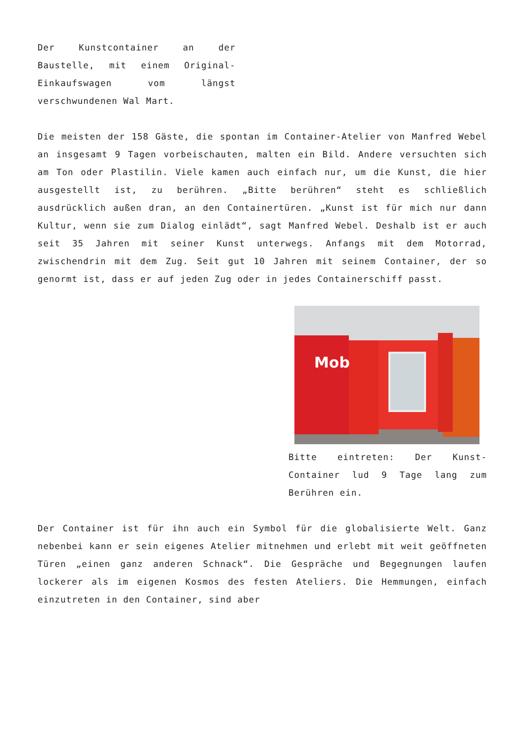Der Kunstcontainer an der Baustelle, mit einem Original-Einkaufswagen vom längst verschwundenen Wal Mart.
Die meisten der 158 Gäste, die spontan im Container-Atelier von Manfred Webel an insgesamt 9 Tagen vorbeischauten, malten ein Bild. Andere versuchten sich am Ton oder Plastilin. Viele kamen auch einfach nur, um die Kunst, die hier ausgestellt ist, zu berühren. „Bitte berühren“ steht es schließlich ausdrücklich außen dran, an den Containertüren. „Kunst ist für mich nur dann Kultur, wenn sie zum Dialog einlädt“, sagt Manfred Webel. Deshalb ist er auch seit 35 Jahren mit seiner Kunst unterwegs. Anfangs mit dem Motorrad, zwischendrin mit dem Zug. Seit gut 10 Jahren mit seinem Container, der so genormt ist, dass er auf jeden Zug oder in jedes Containerschiff passt.
Mob
Bitte eintreten: Der Kunst-Container lud 9 Tage lang zum Berühren ein.
Der Container ist für ihn auch ein Symbol für die globalisierte Welt. Ganz nebenbei kann er sein eigenes Atelier mitnehmen und erlebt mit weit geöffneten Türen „einen ganz anderen Schnack“. Die Gespräche und Begegnungen laufen lockerer als im eigenen Kosmos des festen Ateliers. Die Hemmungen, einfach einzutreten in den Container, sind aber